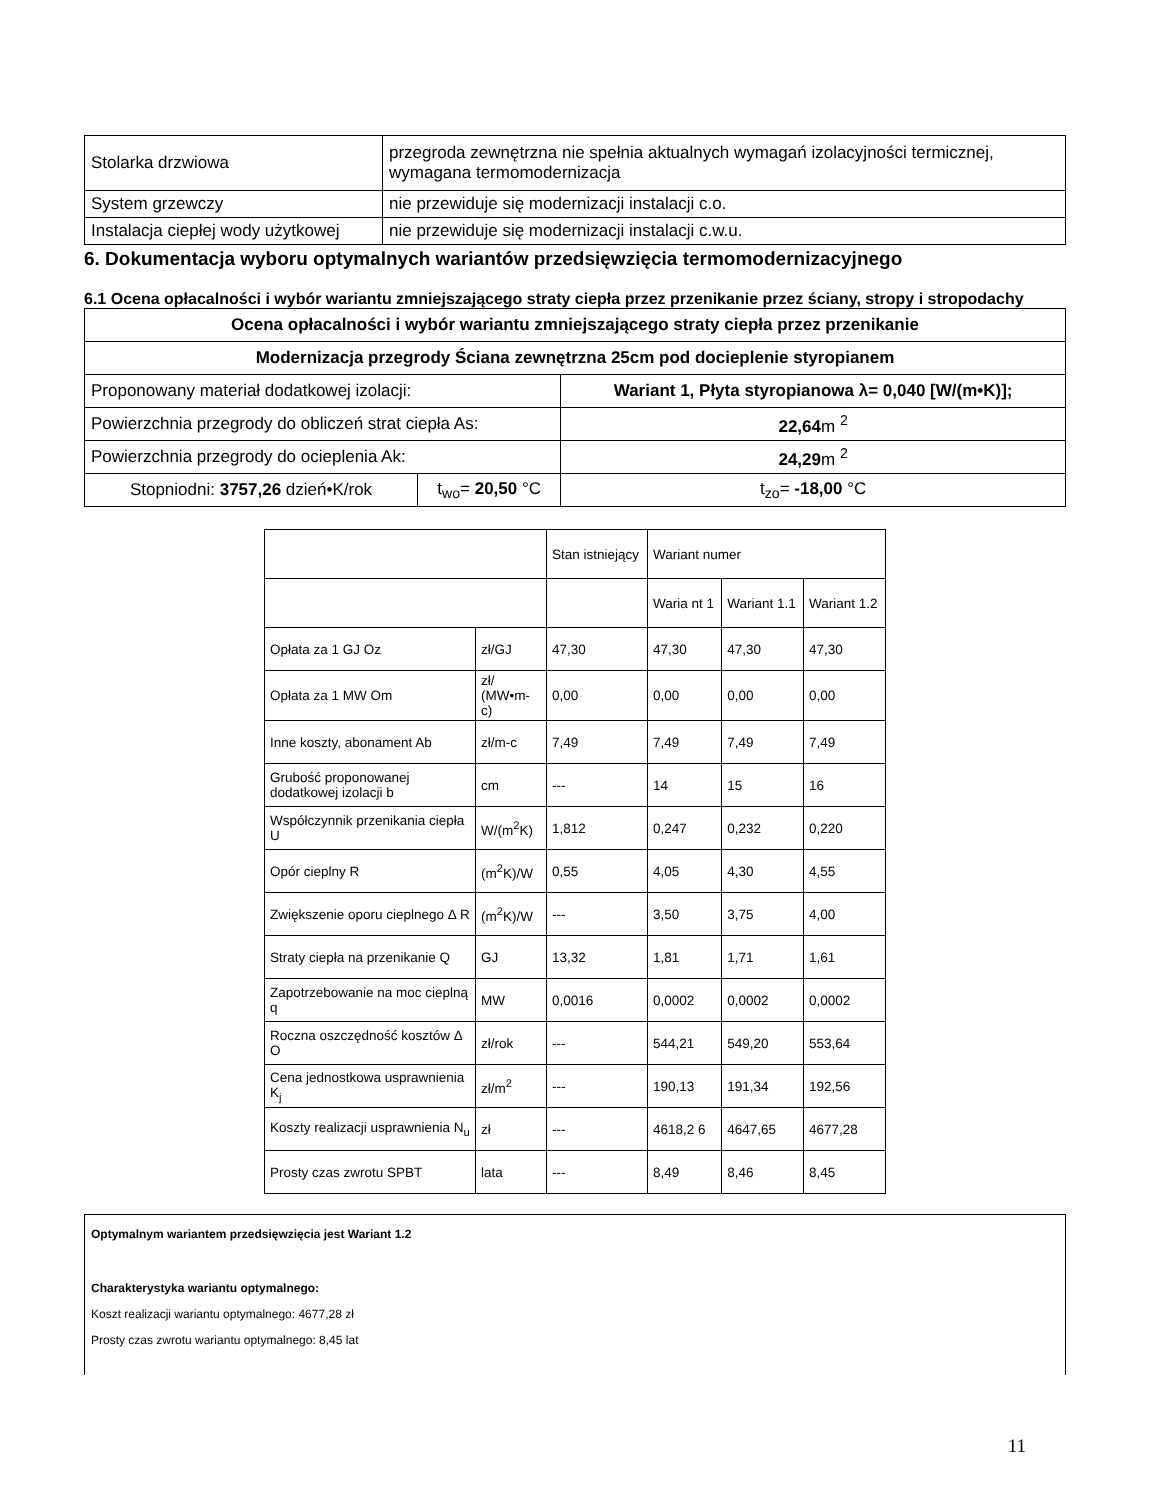| Stolarka drzwiowa | przegroda zewnętrzna nie spełnia aktualnych wymagań izolacyjności termicznej, wymagana termomodernizacja |
| System grzewczy | nie przewiduje się modernizacji instalacji c.o. |
| Instalacja ciepłej wody użytkowej | nie przewiduje się modernizacji instalacji c.w.u. |
6. Dokumentacja wyboru optymalnych wariantów przedsięwzięcia termomodernizacyjnego
6.1 Ocena opłacalności i wybór wariantu zmniejszającego straty ciepła przez przenikanie przez ściany, stropy i stropodachy
| Ocena opłacalności i wybór wariantu zmniejszającego straty ciepła przez przenikanie | | |
| Modernizacja przegrody Ściana zewnętrzna 25cm pod docieplenie styropianem | | |
| Proponowany materiał dodatkowej izolacji: | | Wariant 1, Płyta styropianowa λ= 0,040 [W/(m•K)]; |
| Powierzchnia przegrody do obliczeń strat ciepła As: | | 22,64 m <sup>2</sup> |
| Powierzchnia przegrody do ocieplenia Ak: | | 24,29 m <sup>2</sup> |
| Stopniodni: 3757,26 dzień•K/rok | t<sub>wo</sub>= 20,50 °C | t<sub>zo</sub>= -18,00 °C |
| | | Stan istniejący | Wariant numer | | |
| | | | Waria nt 1 | Wariant 1.1 | Wariant 1.2 |
| Opłata za 1 GJ Oz | zł/GJ | 47,30 | 47,30 | 47,30 | 47,30 |
| Opłata za 1 MW Om | zł/ (MW•m-c) | 0,00 | 0,00 | 0,00 | 0,00 |
| Inne koszty, abonament Ab | zł/m-c | 7,49 | 7,49 | 7,49 | 7,49 |
| Grubość proponowanej dodatkowej izolacji b | cm | --- | 14 | 15 | 16 |
| Współczynnik przenikania ciepła U | W/(m<sup>2</sup>K) | 1,812 | 0,247 | 0,232 | 0,220 |
| Opór cieplny R | (m<sup>2</sup>K)/W | 0,55 | 4,05 | 4,30 | 4,55 |
| Zwiększenie oporu cieplnego Δ R | (m<sup>2</sup>K)/W | --- | 3,50 | 3,75 | 4,00 |
| Straty ciepła na przenikanie Q | GJ | 13,32 | 1,81 | 1,71 | 1,61 |
| Zapotrzebowanie na moc cieplną q | MW | 0,0016 | 0,0002 | 0,0002 | 0,0002 |
| Roczna oszczędność kosztów Δ O | zł/rok | --- | 544,21 | 549,20 | 553,64 |
| Cena jednostkowa usprawnienia K<sub>j</sub> | zł/m<sup>2</sup> | --- | 190,13 | 191,34 | 192,56 |
| Koszty realizacji usprawnienia N<sub>u</sub> | zł | --- | 4618,2 6 | 4647,65 | 4677,28 |
| Prosty czas zwrotu SPBT | lata | --- | 8,49 | 8,46 | 8,45 |
Optymalnym wariantem przedsięwzięcia jest Wariant 1.2
Charakterystyka wariantu optymalnego:
Koszt realizacji wariantu optymalnego: 4677,28 zł
Prosty czas zwrotu wariantu optymalnego: 8,45 lat
11